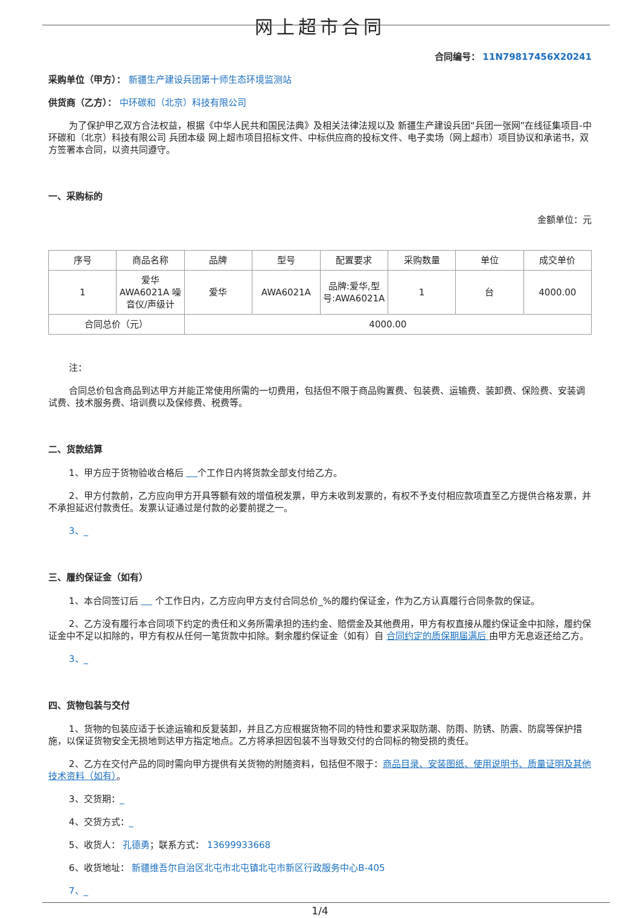网上超市合同
合同编号： 11N79817456X20241
采购单位（甲方）： 新疆生产建设兵团第十师生态环境监测站
供货商（乙方）： 中环碳和（北京）科技有限公司
为了保护甲乙双方合法权益，根据《中华人民共和国民法典》及相关法律法规以及 新疆生产建设兵团“兵团一张网”在线征集项目-中环碳和（北京）科技有限公司 兵团本级 网上超市项目招标文件、中标供应商的投标文件、电子卖场（网上超市）项目协议和承诺书，双方签署本合同，以资共同遵守。
一、采购标的
金额单位：元
| 序号 | 商品名称 | 品牌 | 型号 | 配置要求 | 采购数量 | 单位 | 成交单价 |
| --- | --- | --- | --- | --- | --- | --- | --- |
| 1 | 爱华 AWA6021A 噪音仪/声级计 | 爱华 | AWA6021A | 品牌:爱华,型号:AWA6021A | 1 | 台 | 4000.00 |
| 合同总价（元） | | 4000.00 | | | | | |
注：
合同总价包含商品到达甲方并能正常使用所需的一切费用，包括但不限于商品购置费、包装费、运输费、装卸费、保险费、安装调试费、技术服务费、培训费以及保修费、税费等。
二、货款结算
1、甲方应于货物验收合格后 个工作日内将货款全部支付给乙方。
2、甲方付款前，乙方应向甲方开具等额有效的增值税发票，甲方未收到发票的，有权不予支付相应款项直至乙方提供合格发票，并不承担延迟付款责任。发票认证通过是付款的必要前提之一。
3、_
三、履约保证金（如有）
1、本合同签订后 个工作日内，乙方应向甲方支付合同总价_%的履约保证金，作为乙方认真履行合同条款的保证。
2、乙方没有履行本合同项下约定的责任和义务所需承担的违约金、赔偿金及其他费用，甲方有权直接从履约保证金中扣除，履约保证金中不足以扣除的，甲方有权从任何一笔货款中扣除。剩余履约保证金（如有）自 合同约定的质保期届满后 由甲方无息返还给乙方。
3、_
四、货物包装与交付
1、货物的包装应适于长途运输和反复装卸，并且乙方应根据货物不同的特性和要求采取防潮、防雨、防锈、防震、防腐等保护措施，以保证货物安全无损地到达甲方指定地点。乙方将承担因包装不当导致交付的合同标的物受损的责任。
2、乙方在交付产品的同时需向甲方提供有关货物的附随资料，包括但不限于：商品目录、安装图纸、使用说明书、质量证明及其他技术资料（如有）。
3、交货期：_
4、交货方式：_
5、收货人： 孔德勇；联系方式： 13699933668
6、收货地址： 新疆维吾尔自治区北屯市北屯镇北屯市新区行政服务中心B-405
7、_
1/4